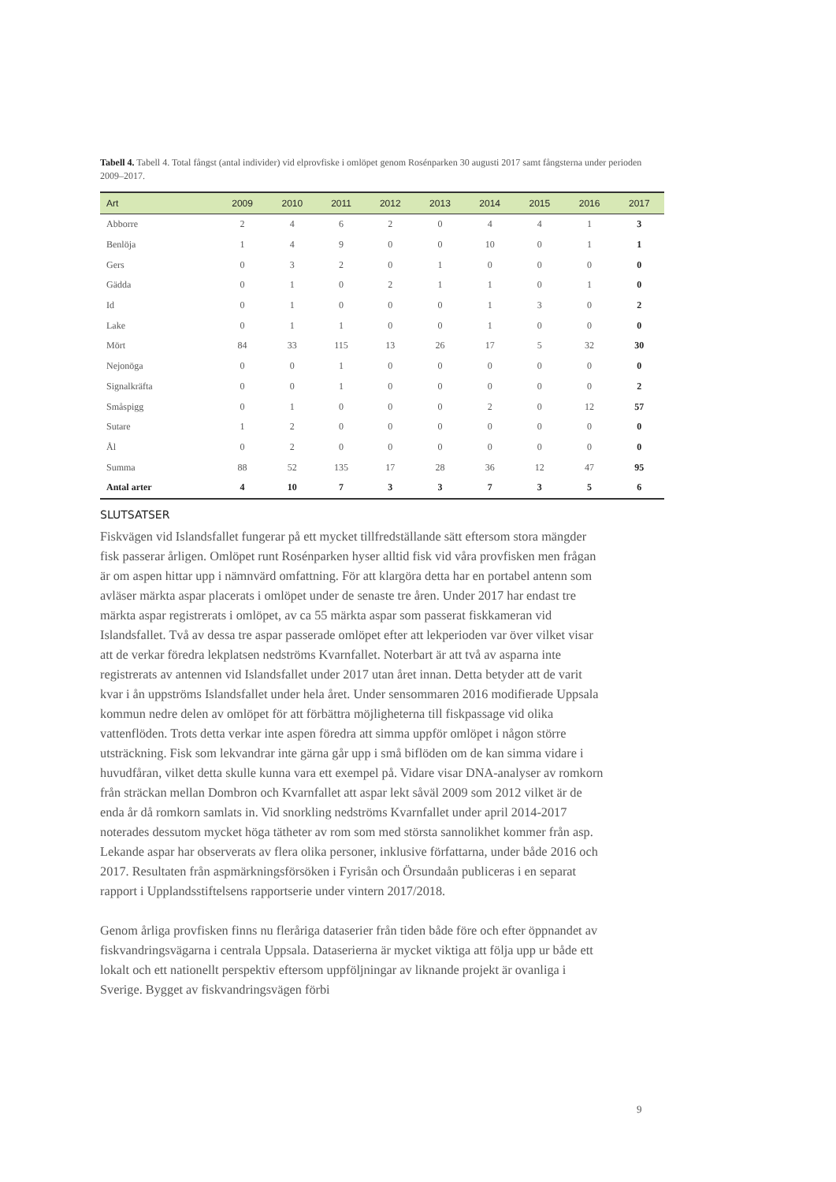Tabell 4. Tabell 4. Total fångst (antal individer) vid elprovfiske i omlöpet genom Rosénparken 30 augusti 2017 samt fångsterna under perioden 2009–2017.
| Art | 2009 | 2010 | 2011 | 2012 | 2013 | 2014 | 2015 | 2016 | 2017 |
| --- | --- | --- | --- | --- | --- | --- | --- | --- | --- |
| Abborre | 2 | 4 | 6 | 2 | 0 | 4 | 4 | 1 | 3 |
| Benlöja | 1 | 4 | 9 | 0 | 0 | 10 | 0 | 1 | 1 |
| Gers | 0 | 3 | 2 | 0 | 1 | 0 | 0 | 0 | 0 |
| Gädda | 0 | 1 | 0 | 2 | 1 | 1 | 0 | 1 | 0 |
| Id | 0 | 1 | 0 | 0 | 0 | 1 | 3 | 0 | 2 |
| Lake | 0 | 1 | 1 | 0 | 0 | 1 | 0 | 0 | 0 |
| Mört | 84 | 33 | 115 | 13 | 26 | 17 | 5 | 32 | 30 |
| Nejonöga | 0 | 0 | 1 | 0 | 0 | 0 | 0 | 0 | 0 |
| Signalkräfta | 0 | 0 | 1 | 0 | 0 | 0 | 0 | 0 | 2 |
| Småspigg | 0 | 1 | 0 | 0 | 0 | 2 | 0 | 12 | 57 |
| Sutare | 1 | 2 | 0 | 0 | 0 | 0 | 0 | 0 | 0 |
| Ål | 0 | 2 | 0 | 0 | 0 | 0 | 0 | 0 | 0 |
| Summa | 88 | 52 | 135 | 17 | 28 | 36 | 12 | 47 | 95 |
| Antal arter | 4 | 10 | 7 | 3 | 3 | 7 | 3 | 5 | 6 |
SLUTSATSER
Fiskvägen vid Islandsfallet fungerar på ett mycket tillfredställande sätt eftersom stora mängder fisk passerar årligen. Omlöpet runt Rosénparken hyser alltid fisk vid våra provfisken men frågan är om aspen hittar upp i nämnvärd omfattning. För att klargöra detta har en portabel antenn som avläser märkta aspar placerats i omlöpet under de senaste tre åren. Under 2017 har endast tre märkta aspar registrerats i omlöpet, av ca 55 märkta aspar som passerat fiskkameran vid Islandsfallet. Två av dessa tre aspar passerade omlöpet efter att lekperioden var över vilket visar att de verkar föredra lekplatsen nedströms Kvarnfallet. Noterbart är att två av asparna inte registrerats av antennen vid Islandsfallet under 2017 utan året innan. Detta betyder att de varit kvar i ån uppströms Islandsfallet under hela året. Under sensommaren 2016 modifierade Uppsala kommun nedre delen av omlöpet för att förbättra möjligheterna till fiskpassage vid olika vattenflöden. Trots detta verkar inte aspen föredra att simma uppför omlöpet i någon större utsträckning. Fisk som lekvandrar inte gärna går upp i små biflöden om de kan simma vidare i huvudfåran, vilket detta skulle kunna vara ett exempel på. Vidare visar DNA-analyser av romkorn från sträckan mellan Dombron och Kvarnfallet att aspar lekt såväl 2009 som 2012 vilket är de enda år då romkorn samlats in. Vid snorkling nedströms Kvarnfallet under april 2014-2017 noterades dessutom mycket höga tätheter av rom som med största sannolikhet kommer från asp. Lekande aspar har observerats av flera olika personer, inklusive författarna, under både 2016 och 2017. Resultaten från aspmärkningsförsöken i Fyrisån och Örsundaån publiceras i en separat rapport i Upplandsstiftelsens rapportserie under vintern 2017/2018.
Genom årliga provfisken finns nu fleråriga dataserier från tiden både före och efter öppnandet av fiskvandringsvägarna i centrala Uppsala. Dataserierna är mycket viktiga att följa upp ur både ett lokalt och ett nationellt perspektiv eftersom uppföljningar av liknande projekt är ovanliga i Sverige. Bygget av fiskvandringsvägen förbi
9